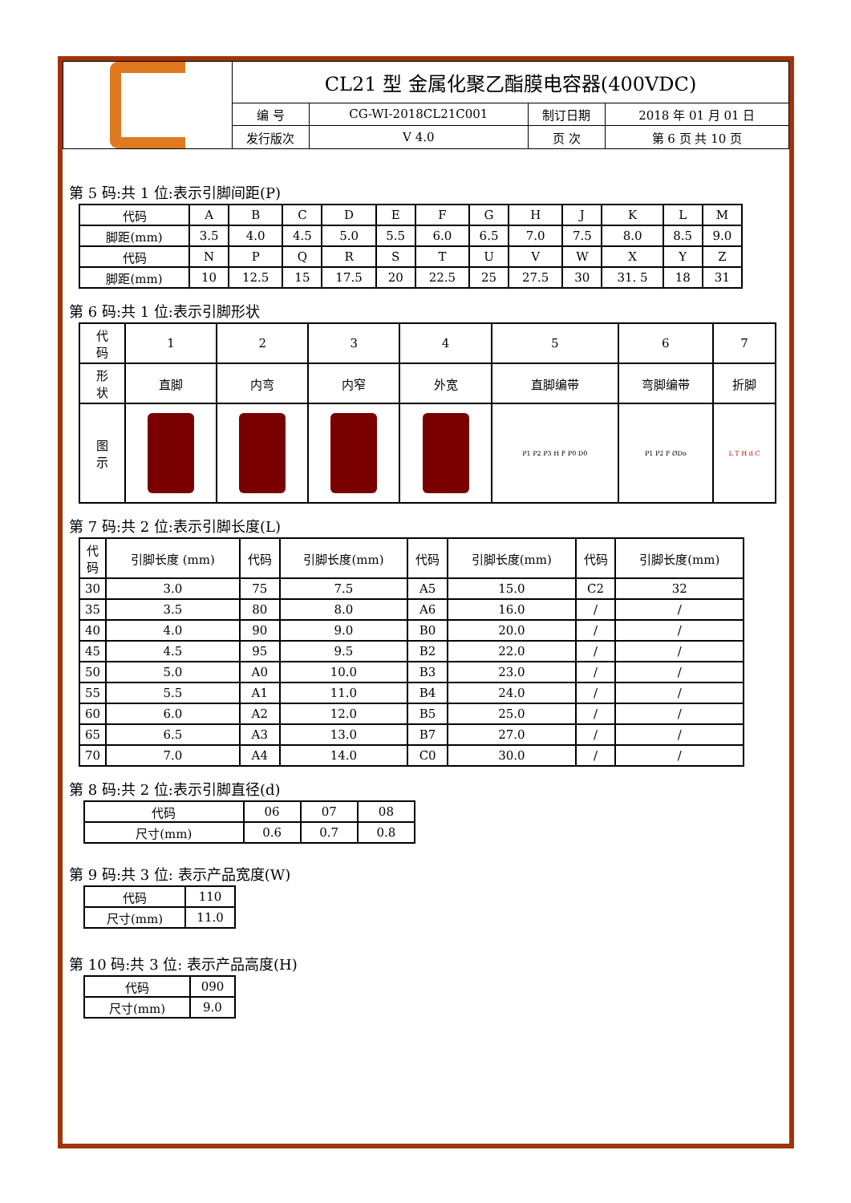| | CL21 型 金属化聚乙酯膜电容器(400VDC) | | | |
| | 编 号 | CG-WI-2018CL21C001 | 制订日期 | 2018 年 01 月 01 日 |
| | 发行版次 | V 4.0 | 页 次 | 第 6 页 共 10 页 |
第 5 码:共 1 位:表示引脚间距(P)
| 代码 | A | B | C | D | E | F | G | H | J | K | L | M |
| 脚距(mm) | 3.5 | 4.0 | 4.5 | 5.0 | 5.5 | 6.0 | 6.5 | 7.0 | 7.5 | 8.0 | 8.5 | 9.0 |
| 代码 | N | P | Q | R | S | T | U | V | W | X | Y | Z |
| 脚距(mm) | 10 | 12.5 | 15 | 17.5 | 20 | 22.5 | 25 | 27.5 | 30 | 31. 5 | 18 | 31 |
第 6 码:共 1 位:表示引脚形状
| 代 码 | 1 | 2 | 3 | 4 | 5 | 6 | 7 |
| 形 状 | 直脚 | 内弯 | 内窄 | 外宽 | 直脚编带 | 弯脚编带 | 折脚 |
| 图 示 | | | | | P1 P2 P3 H F P0 D0 | P1 P2 F ØDo | L T H d C |
第 7 码:共 2 位:表示引脚长度(L)
| 代 码 | 引脚长度 (mm) | 代码 | 引脚长度(mm) | 代码 | 引脚长度(mm) | 代码 | 引脚长度(mm) |
| 30 | 3.0 | 75 | 7.5 | A5 | 15.0 | C2 | 32 |
| 35 | 3.5 | 80 | 8.0 | A6 | 16.0 | / | / |
| 40 | 4.0 | 90 | 9.0 | B0 | 20.0 | / | / |
| 45 | 4.5 | 95 | 9.5 | B2 | 22.0 | / | / |
| 50 | 5.0 | A0 | 10.0 | B3 | 23.0 | / | / |
| 55 | 5.5 | A1 | 11.0 | B4 | 24.0 | / | / |
| 60 | 6.0 | A2 | 12.0 | B5 | 25.0 | / | / |
| 65 | 6.5 | A3 | 13.0 | B7 | 27.0 | / | / |
| 70 | 7.0 | A4 | 14.0 | C0 | 30.0 | / | / |
第 8 码:共 2 位:表示引脚直径(d)
| 代码 | 06 | 07 | 08 |
| 尺寸(mm) | 0.6 | 0.7 | 0.8 |
第 9 码:共 3 位: 表示产品宽度(W)
| 代码 | 110 |
| 尺寸(mm) | 11.0 |
第 10 码:共 3 位: 表示产品高度(H)
| 代码 | 090 |
| 尺寸(mm) | 9.0 |